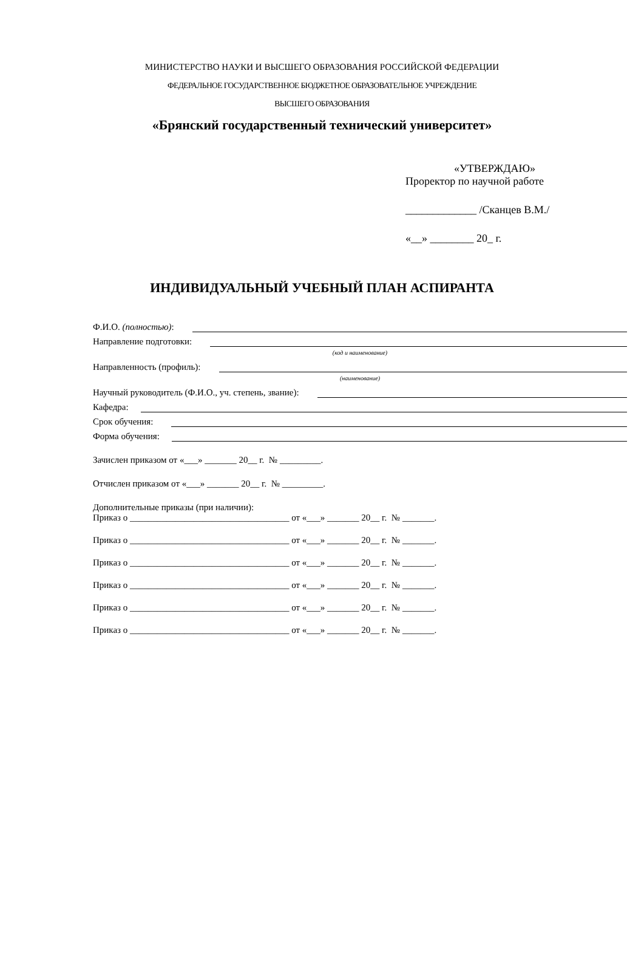МИНИСТЕРСТВО НАУКИ И ВЫСШЕГО ОБРАЗОВАНИЯ РОССИЙСКОЙ ФЕДЕРАЦИИ
ФЕДЕРАЛЬНОЕ ГОСУДАРСТВЕННОЕ БЮДЖЕТНОЕ ОБРАЗОВАТЕЛЬНОЕ УЧРЕЖДЕНИЕ
ВЫСШЕГО ОБРАЗОВАНИЯ
«Брянский государственный технический университет»
«УТВЕРЖДАЮ»
Проректор по научной работе
_____________ /Сканцев В.М./
«__» ________ 20_ г.
ИНДИВИДУАЛЬНЫЙ УЧЕБНЫЙ ПЛАН АСПИРАНТА
Ф.И.О. (полностью):
Направление подготовки:
(код и наименование)
Направленность (профиль):
(наименование)
Научный руководитель (Ф.И.О., уч. степень, звание):
Кафедра:
Срок обучения:
Форма обучения:
Зачислен приказом от «___» _______ 20__ г. № _________.
Отчислен приказом от «___» _______ 20__ г. № _________.
Дополнительные приказы (при наличии):
Приказ о ___________________________________ от «___» _______ 20__ г. № _______.
Приказ о ___________________________________ от «___» _______ 20__ г. № _______.
Приказ о ___________________________________ от «___» _______ 20__ г. № _______.
Приказ о ___________________________________ от «___» _______ 20__ г. № _______.
Приказ о ___________________________________ от «___» _______ 20__ г. № _______.
Приказ о ___________________________________ от «___» _______ 20__ г. № _______.